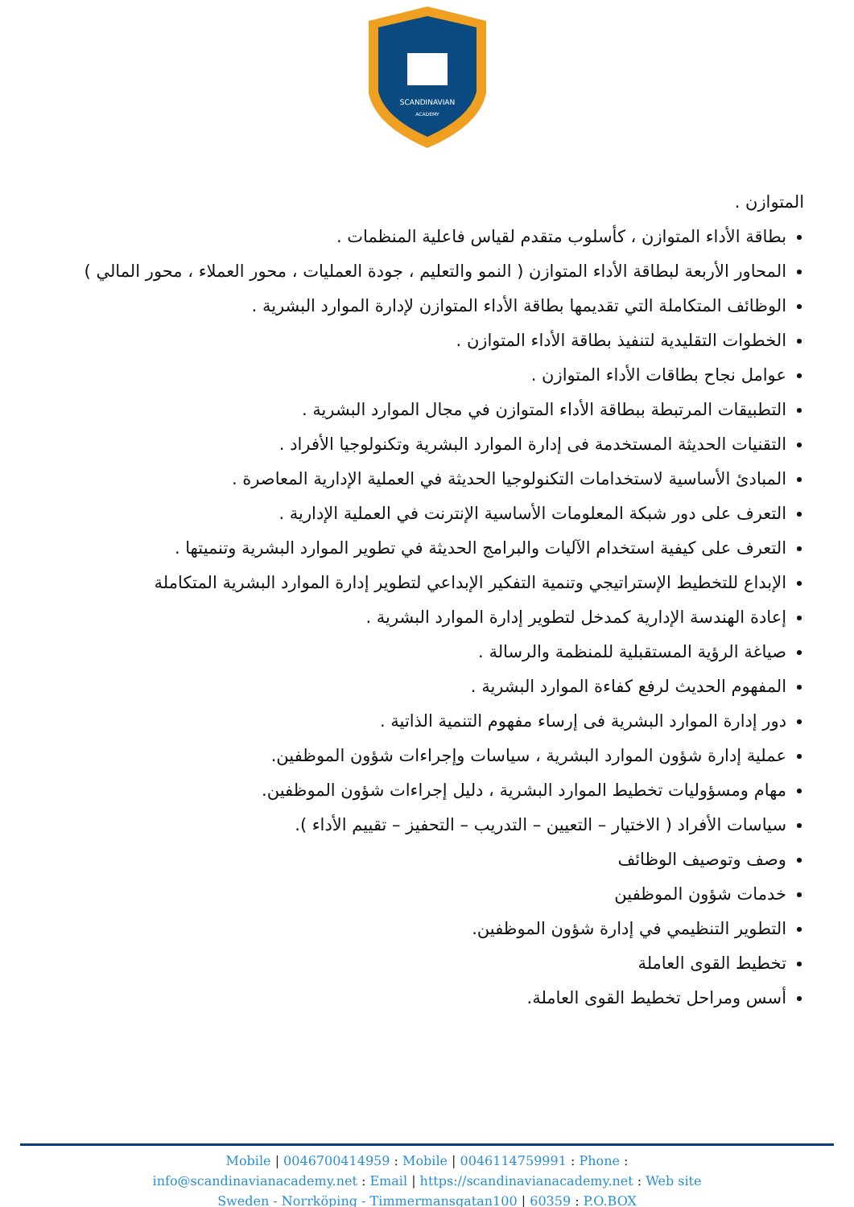SCANDINAVIAN
ACADEMY
المتوازن .
بطاقة الأداء المتوازن ، كأسلوب متقدم لقياس فاعلية المنظمات .
المحاور الأربعة لبطاقة الأداء المتوازن ( النمو والتعليم ، جودة العمليات ، محور العملاء ، محور المالي )
الوظائف المتكاملة التي تقديمها بطاقة الأداء المتوازن لإدارة الموارد البشرية .
الخطوات التقليدية لتنفيذ بطاقة الأداء المتوازن .
عوامل نجاح بطاقات الأداء المتوازن .
التطبيقات المرتبطة ببطاقة الأداء المتوازن في مجال الموارد البشرية .
التقنيات الحديثة المستخدمة فى إدارة الموارد البشرية وتكنولوجيا الأفراد .
المبادئ الأساسية لاستخدامات التكنولوجيا الحديثة في العملية الإدارية المعاصرة .
التعرف على دور شبكة المعلومات الأساسية الإنترنت في العملية الإدارية .
التعرف على كيفية استخدام الآليات والبرامج الحديثة في تطوير الموارد البشرية وتنميتها .
الإبداع للتخطيط الإستراتيجي وتنمية التفكير الإبداعي لتطوير إدارة الموارد البشرية المتكاملة
إعادة الهندسة الإدارية كمدخل لتطوير إدارة الموارد البشرية .
صياغة الرؤية المستقبلية للمنظمة والرسالة .
المفهوم الحديث لرفع كفاءة الموارد البشرية .
دور إدارة الموارد البشرية فى إرساء مفهوم التنمية الذاتية .
عملية إدارة شؤون الموارد البشرية ، سياسات وإجراءات شؤون الموظفين.
مهام ومسؤوليات تخطيط الموارد البشرية ، دليل إجراءات شؤون الموظفين.
سياسات الأفراد ( الاختيار – التعيين – التدريب – التحفيز – تقييم الأداء ).
وصف وتوصيف الوظائف
خدمات شؤون الموظفين
التطوير التنظيمي في إدارة شؤون الموظفين.
تخطيط القوى العاملة
أسس ومراحل تخطيط القوى العاملة.
Mobile | 0046700414959 : Mobile | 0046114759991 : Phone :
info@scandinavianacademy.net : Email | https://scandinavianacademy.net : Web site
Sweden - Norrköping - Timmermansgatan100 | 60359 : P.O.BOX